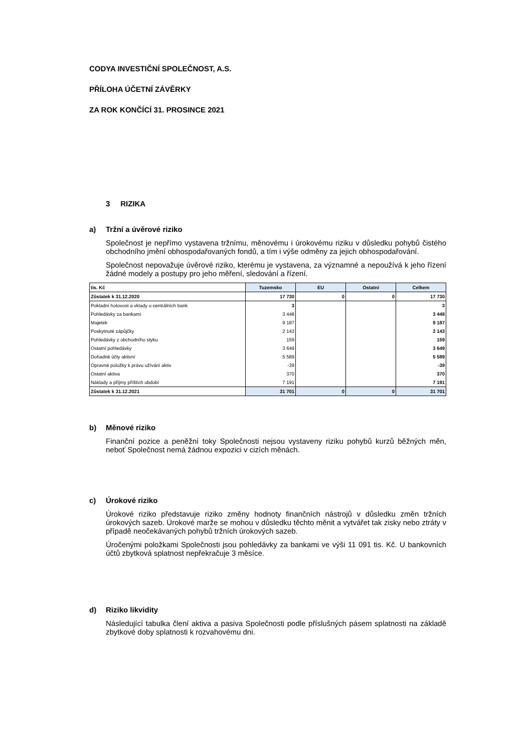CODYA INVESTIČNÍ SPOLEČNOST, A.S.
PŘÍLOHA ÚČETNÍ ZÁVĚRKY
ZA ROK KONČÍCÍ 31. PROSINCE 2021
3 RIZIKA
a) Tržní a úvěrové riziko
Společnost je nepřímo vystavena tržnímu, měnovému i úrokovému riziku v důsledku pohybů čistého obchodního jmění obhospodařovaných fondů, a tím i výše odměny za jejich obhospodařování.
Společnost nepovažuje úvěrové riziko, kterému je vystavena, za významné a nepoužívá k jeho řízení žádné modely a postupy pro jeho měření, sledování a řízení.
| tis. Kč | Tuzemsko | EU | Ostatní | Celkem |
| --- | --- | --- | --- | --- |
| Zůstatek k 31.12.2020 | 17 730 | 0 | 0 | 17 730 |
| Pokladní hotovost a vklady u centrálních bank | 3 | | | 3 |
| Pohledávky za bankami | 3 448 | | | 3 448 |
| Majetek | 9 187 | | | 9 187 |
| Poskytnuté zápůjčky | 2 143 | | | 2 143 |
| Pohledávky z obchodního styku | 159 | | | 159 |
| Ostatní pohledávky | 3 649 | | | 3 649 |
| Dohadné účty aktivní | 5 589 | | | 5 589 |
| Opravné položky k právu užívání aktiv | -39 | | | -39 |
| Ostatní aktiva | 370 | | | 370 |
| Náklady a příjmy příštích období | 7 191 | | | 7 191 |
| Zůstatek k 31.12.2021 | 31 701 | 0 | 0 | 31 701 |
b) Měnové riziko
Finanční pozice a peněžní toky Společnosti nejsou vystaveny riziku pohybů kurzů běžných měn, neboť Společnost nemá žádnou expozici v cizích měnách.
c) Úrokové riziko
Úrokové riziko představuje riziko změny hodnoty finančních nástrojů v důsledku změn tržních úrokových sazeb. Úrokové marže se mohou v důsledku těchto měnit a vytvářet tak zisky nebo ztráty v případě neočekávaných pohybů tržních úrokových sazeb.
Úročenými položkami Společnosti jsou pohledávky za bankami ve výši 11 091 tis. Kč. U bankovních účtů zbytková splatnost nepřekračuje 3 měsíce.
d) Riziko likvidity
Následující tabulka člení aktiva a pasiva Společnosti podle příslušných pásem splatnosti na základě zbytkové doby splatnosti k rozvahovému dni.